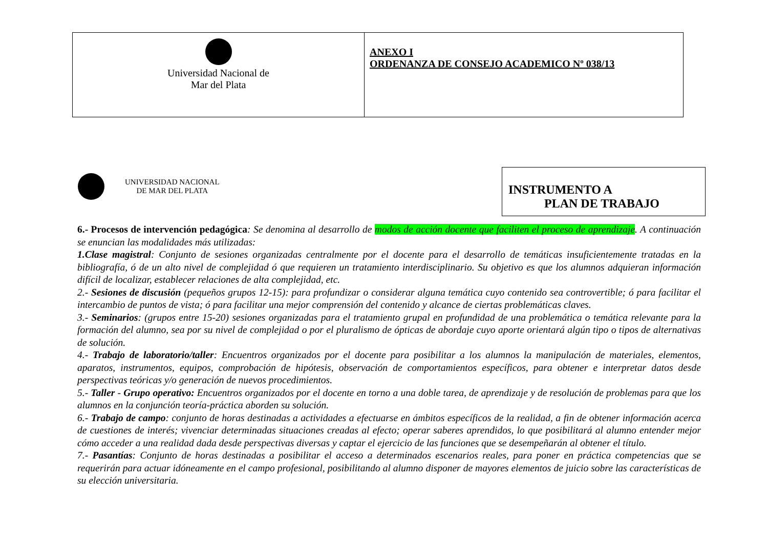| Universidad Nacional de Mar del Plata | ANEXO I ORDENANZA DE CONSEJO ACADEMICO Nº 038/13 |
UNIVERSIDAD NACIONAL
DE MAR DEL PLATA
INSTRUMENTO A
PLAN DE TRABAJO
6.- Procesos de intervención pedagógica: Se denomina al desarrollo de modos de acción docente que faciliten el proceso de aprendizaje. A continuación se enuncian las modalidades más utilizadas:
1.Clase magistral: Conjunto de sesiones organizadas centralmente por el docente para el desarrollo de temáticas insuficientemente tratadas en la bibliografía, ó de un alto nivel de complejidad ó que requieren un tratamiento interdisciplinario. Su objetivo es que los alumnos adquieran información difícil de localizar, establecer relaciones de alta complejidad, etc.
2.- Sesiones de discusión (pequeños grupos 12-15): para profundizar o considerar alguna temática cuyo contenido sea controvertible; ó para facilitar el intercambio de puntos de vista; ó para facilitar una mejor comprensión del contenido y alcance de ciertas problemáticas claves.
3.- Seminarios: (grupos entre 15-20) sesiones organizadas para el tratamiento grupal en profundidad de una problemática o temática relevante para la formación del alumno, sea por su nivel de complejidad o por el pluralismo de ópticas de abordaje cuyo aporte orientará algún tipo o tipos de alternativas de solución.
4.- Trabajo de laboratorio/taller: Encuentros organizados por el docente para posibilitar a los alumnos la manipulación de materiales, elementos, aparatos, instrumentos, equipos, comprobación de hipótesis, observación de comportamientos específicos, para obtener e interpretar datos desde perspectivas teóricas y/o generación de nuevos procedimientos.
5.- Taller - Grupo operativo: Encuentros organizados por el docente en torno a una doble tarea, de aprendizaje y de resolución de problemas para que los alumnos en la conjunción teoría-práctica aborden su solución.
6.- Trabajo de campo: conjunto de horas destinadas a actividades a efectuarse en ámbitos específicos de la realidad, a fin de obtener información acerca de cuestiones de interés; vivenciar determinadas situaciones creadas al efecto; operar saberes aprendidos, lo que posibilitará al alumno entender mejor cómo acceder a una realidad dada desde perspectivas diversas y captar el ejercicio de las funciones que se desempeñarán al obtener el título.
7.- Pasantías: Conjunto de horas destinadas a posibilitar el acceso a determinados escenarios reales, para poner en práctica competencias que se requerirán para actuar idóneamente en el campo profesional, posibilitando al alumno disponer de mayores elementos de juicio sobre las características de su elección universitaria.